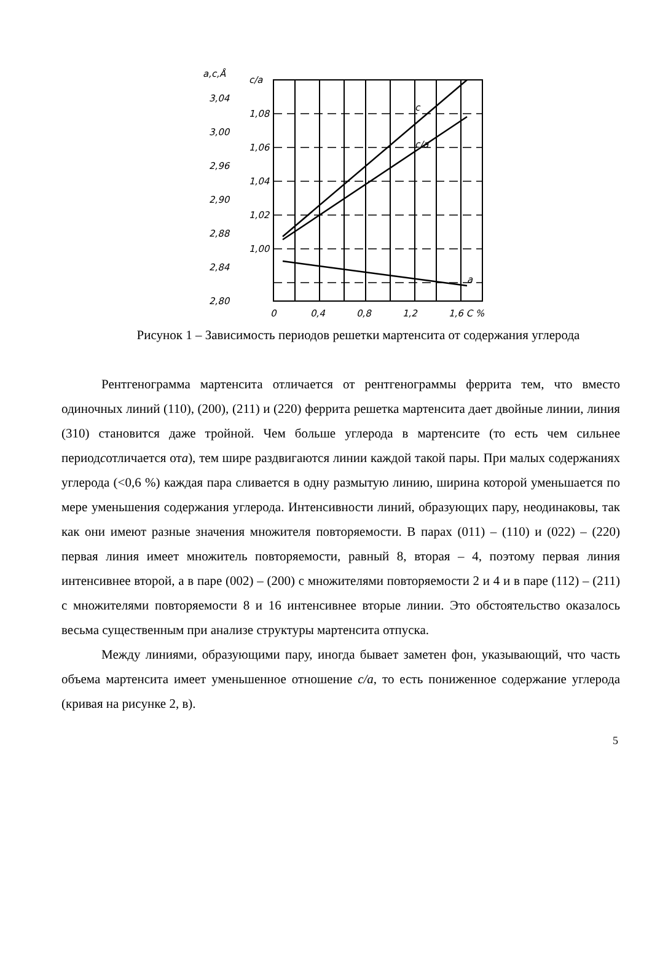a,c,Å
c/a
3,04
3,00
2,96
2,90
2,88
2,84
2,80
1,08
1,06
1,04
1,02
1,00
0
0,4
0,8
1,2
1,6 C %
c
c/a
a
Рисунок 1 – Зависимость периодов решетки мартенсита от содержания углерода
Рентгенограмма мартенсита отличается от рентгенограммы феррита тем, что вместо одиночных линий (110), (200), (211) и (220) феррита решетка мартенсита дает двойные линии, линия (310) становится даже тройной. Чем больше углерода в мартенсите (то есть чем сильнее периодсотличается ота), тем шире раздвигаются линии каждой такой пары. При малых содержаниях углерода (<0,6 %) каждая пара сливается в одну размытую линию, ширина которой уменьшается по мере уменьшения содержания углерода. Интенсивности линий, образующих пару, неодинаковы, так как они имеют разные значения множителя повторяемости. В парах (011) – (110) и (022) – (220) первая линия имеет множитель повторяемости, равный 8, вторая – 4, поэтому первая линия интенсивнее второй, а в паре (002) – (200) с множителями повторяемости 2 и 4 и в паре (112) – (211) с множителями повторяемости 8 и 16 интенсивнее вторые линии. Это обстоятельство оказалось весьма существенным при анализе структуры мартенсита отпуска.
Между линиями, образующими пару, иногда бывает заметен фон, указывающий, что часть объема мартенсита имеет уменьшенное отношение c/a, то есть пониженное содержание углерода (кривая на рисунке 2, в).
5